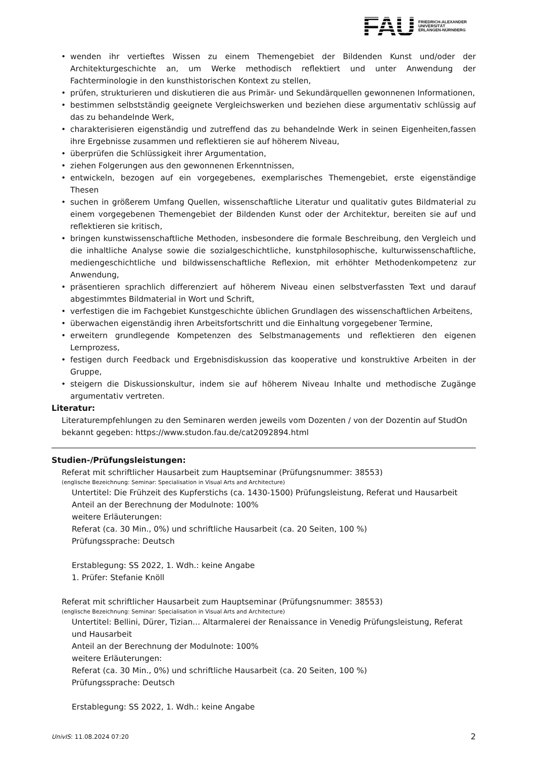FAU
FRIEDRICH-ALEXANDER
UNIVERSITÄT
ERLANGEN-NÜRNBERG
• wenden ihr vertieftes Wissen zu einem Themengebiet der Bildenden Kunst und/oder der Architekturgeschichte an, um Werke methodisch reflektiert und unter Anwendung der Fachterminologie in den kunsthistorischen Kontext zu stellen,
• prüfen, strukturieren und diskutieren die aus Primär- und Sekundärquellen gewonnenen Informationen,
• bestimmen selbstständig geeignete Vergleichswerken und beziehen diese argumentativ schlüssig auf das zu behandelnde Werk,
• charakterisieren eigenständig und zutreffend das zu behandelnde Werk in seinen Eigenheiten,fassen ihre Ergebnisse zusammen und reflektieren sie auf höherem Niveau,
• überprüfen die Schlüssigkeit ihrer Argumentation,
• ziehen Folgerungen aus den gewonnenen Erkenntnissen,
• entwickeln, bezogen auf ein vorgegebenes, exemplarisches Themengebiet, erste eigenständige Thesen
• suchen in größerem Umfang Quellen, wissenschaftliche Literatur und qualitativ gutes Bildmaterial zu einem vorgegebenen Themengebiet der Bildenden Kunst oder der Architektur, bereiten sie auf und reflektieren sie kritisch,
• bringen kunstwissenschaftliche Methoden, insbesondere die formale Beschreibung, den Vergleich und die inhaltliche Analyse sowie die sozialgeschichtliche, kunstphilosophische, kulturwissenschaftliche, mediengeschichtliche und bildwissenschaftliche Reflexion, mit erhöhter Methodenkompetenz zur Anwendung,
• präsentieren sprachlich differenziert auf höherem Niveau einen selbstverfassten Text und darauf abgestimmtes Bildmaterial in Wort und Schrift,
• verfestigen die im Fachgebiet Kunstgeschichte üblichen Grundlagen des wissenschaftlichen Arbeitens,
• überwachen eigenständig ihren Arbeitsfortschritt und die Einhaltung vorgegebener Termine,
• erweitern grundlegende Kompetenzen des Selbstmanagements und reflektieren den eigenen Lernprozess,
• festigen durch Feedback und Ergebnisdiskussion das kooperative und konstruktive Arbeiten in der Gruppe,
• steigern die Diskussionskultur, indem sie auf höherem Niveau Inhalte und methodische Zugänge argumentativ vertreten.
Literatur:
Literaturempfehlungen zu den Seminaren werden jeweils vom Dozenten / von der Dozentin auf StudOn bekannt gegeben: https://www.studon.fau.de/cat2092894.html
Studien-/Prüfungsleistungen:
Referat mit schriftlicher Hausarbeit zum Hauptseminar (Prüfungsnummer: 38553)
(englische Bezeichnung: Seminar: Specialisation in Visual Arts and Architecture)
Untertitel: Die Frühzeit des Kupferstichs (ca. 1430-1500) Prüfungsleistung, Referat und Hausarbeit
Anteil an der Berechnung der Modulnote: 100%
weitere Erläuterungen:
Referat (ca. 30 Min., 0%) und schriftliche Hausarbeit (ca. 20 Seiten, 100 %)
Prüfungssprache: Deutsch
Erstablegung: SS 2022, 1. Wdh.: keine Angabe
1. Prüfer: Stefanie Knöll
Referat mit schriftlicher Hausarbeit zum Hauptseminar (Prüfungsnummer: 38553)
(englische Bezeichnung: Seminar: Specialisation in Visual Arts and Architecture)
Untertitel: Bellini, Dürer, Tizian... Altarmalerei der Renaissance in Venedig Prüfungsleistung, Referat und Hausarbeit
Anteil an der Berechnung der Modulnote: 100%
weitere Erläuterungen:
Referat (ca. 30 Min., 0%) und schriftliche Hausarbeit (ca. 20 Seiten, 100 %)
Prüfungssprache: Deutsch
Erstablegung: SS 2022, 1. Wdh.: keine Angabe
UnivIS: 11.08.2024 07:20 2